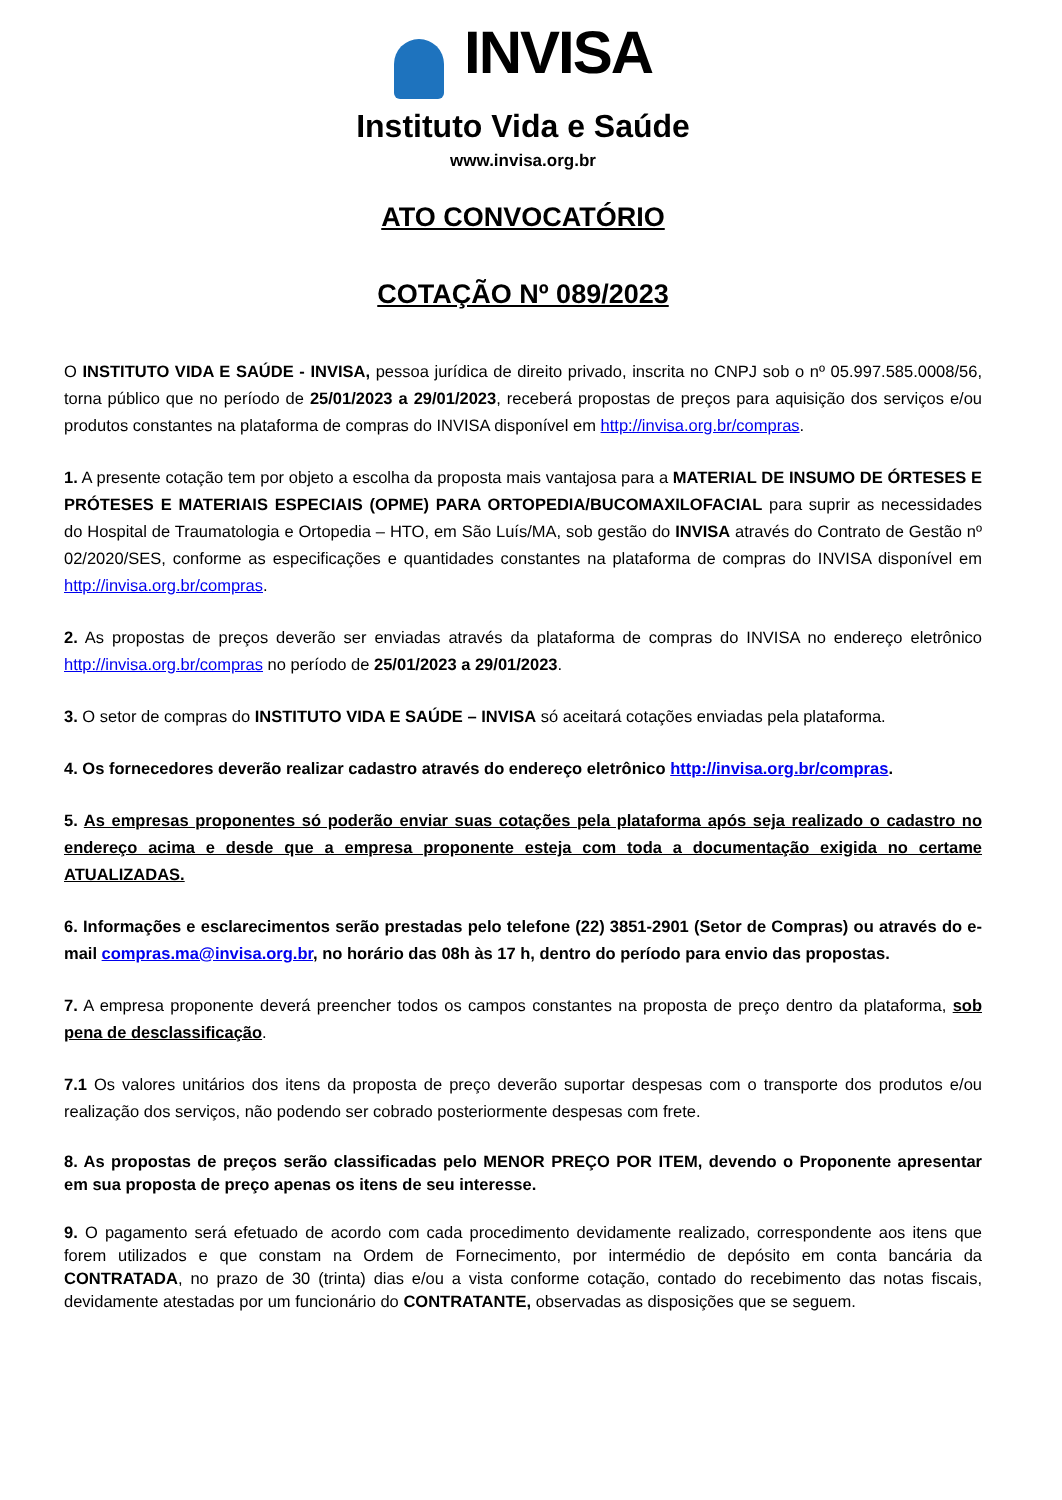INVISA
Instituto Vida e Saúde
www.invisa.org.br
ATO CONVOCATÓRIO
COTAÇÃO Nº 089/2023
O INSTITUTO VIDA E SAÚDE - INVISA, pessoa jurídica de direito privado, inscrita no CNPJ sob o nº 05.997.585.0008/56, torna público que no período de 25/01/2023 a 29/01/2023, receberá propostas de preços para aquisição dos serviços e/ou produtos constantes na plataforma de compras do INVISA disponível em http://invisa.org.br/compras.
1. A presente cotação tem por objeto a escolha da proposta mais vantajosa para a MATERIAL DE INSUMO DE ÓRTESES E PRÓTESES E MATERIAIS ESPECIAIS (OPME) PARA ORTOPEDIA/BUCOMAXILOFACIAL para suprir as necessidades do Hospital de Traumatologia e Ortopedia – HTO, em São Luís/MA, sob gestão do INVISA através do Contrato de Gestão nº 02/2020/SES, conforme as especificações e quantidades constantes na plataforma de compras do INVISA disponível em http://invisa.org.br/compras.
2. As propostas de preços deverão ser enviadas através da plataforma de compras do INVISA no endereço eletrônico http://invisa.org.br/compras no período de 25/01/2023 a 29/01/2023.
3. O setor de compras do INSTITUTO VIDA E SAÚDE – INVISA só aceitará cotações enviadas pela plataforma.
4. Os fornecedores deverão realizar cadastro através do endereço eletrônico http://invisa.org.br/compras.
5. As empresas proponentes só poderão enviar suas cotações pela plataforma após seja realizado o cadastro no endereço acima e desde que a empresa proponente esteja com toda a documentação exigida no certame ATUALIZADAS.
6. Informações e esclarecimentos serão prestadas pelo telefone (22) 3851-2901 (Setor de Compras) ou através do e-mail compras.ma@invisa.org.br, no horário das 08h às 17 h, dentro do período para envio das propostas.
7. A empresa proponente deverá preencher todos os campos constantes na proposta de preço dentro da plataforma, sob pena de desclassificação.
7.1 Os valores unitários dos itens da proposta de preço deverão suportar despesas com o transporte dos produtos e/ou realização dos serviços, não podendo ser cobrado posteriormente despesas com frete.
8. As propostas de preços serão classificadas pelo MENOR PREÇO POR ITEM, devendo o Proponente apresentar em sua proposta de preço apenas os itens de seu interesse.
9. O pagamento será efetuado de acordo com cada procedimento devidamente realizado, correspondente aos itens que forem utilizados e que constam na Ordem de Fornecimento, por intermédio de depósito em conta bancária da CONTRATADA, no prazo de 30 (trinta) dias e/ou a vista conforme cotação, contado do recebimento das notas fiscais, devidamente atestadas por um funcionário do CONTRATANTE, observadas as disposições que se seguem.